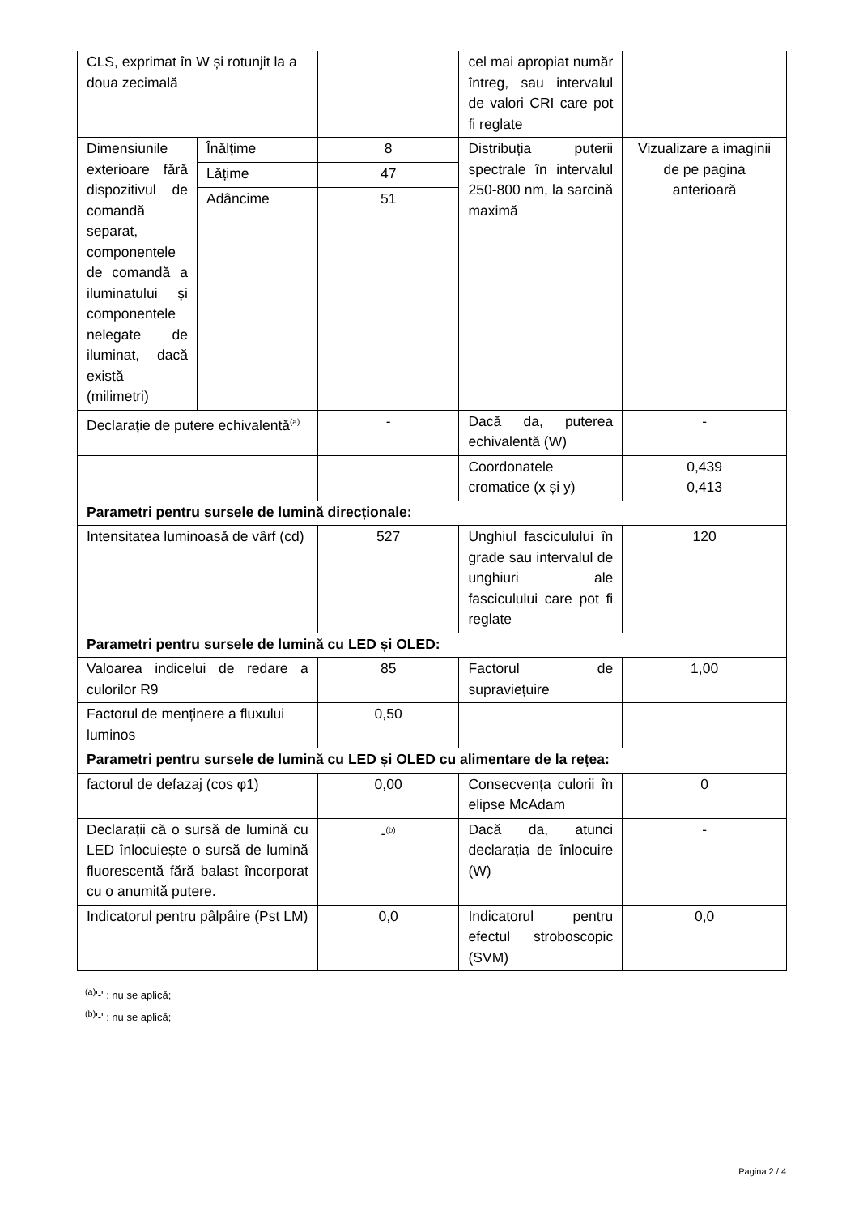| CLS, exprimat în W și rotunjit la a doua zecimală | | | cel mai apropiat număr întreg, sau intervalul de valori CRI care pot fi reglate | |
| Dimensiunile exterioare fără dispozitivul de comandă separat, componentele de comandă a iluminatului și componentele nelegate de iluminat, dacă există (milimetri) | Înălțime | 8 | Distribuția puterii spectrale în intervalul 250-800 nm, la sarcină maximă | Vizualizare a imaginii de pe pagina anterioară |
| | Lățime | 47 | | |
| | Adâncime | 51 | | |
| Declarație de putere echivalentă<sup>(a)</sup> | | - | Dacă da, puterea echivalentă (W) | - |
| | | | Coordonatele cromatice (x și y) | 0,439 0,413 |
| Parametri pentru sursele de lumină direcționale: | | | | |
| Intensitatea luminoasă de vârf (cd) | | 527 | Unghiul fasciculului în grade sau intervalul de unghiuri ale fasciculului care pot fi reglate | 120 |
| Parametri pentru sursele de lumină cu LED și OLED: | | | | |
| Valoarea indicelui de redare a culorilor R9 | | 85 | Factorul de supraviețuire | 1,00 |
| Factorul de menținere a fluxului luminos | | 0,50 | | |
| Parametri pentru sursele de lumină cu LED și OLED cu alimentare de la rețea: | | | | |
| factorul de defazaj (cos φ1) | | 0,00 | Consecvența culorii în elipse McAdam | 0 |
| Declarații că o sursă de lumină cu LED înlocuiește o sursă de lumină fluorescentă fără balast încorporat cu o anumită putere. | | -<sup>(b)</sup> | Dacă da, atunci declarația de înlocuire (W) | - |
| Indicatorul pentru pâlpâire (Pst LM) | | 0,0 | Indicatorul pentru efectul stroboscopic (SVM) | 0,0 |
<sup>(a)</sup> '-' : nu se aplică;
<sup>(b)</sup> '-' : nu se aplică;
Pagina 2 / 4